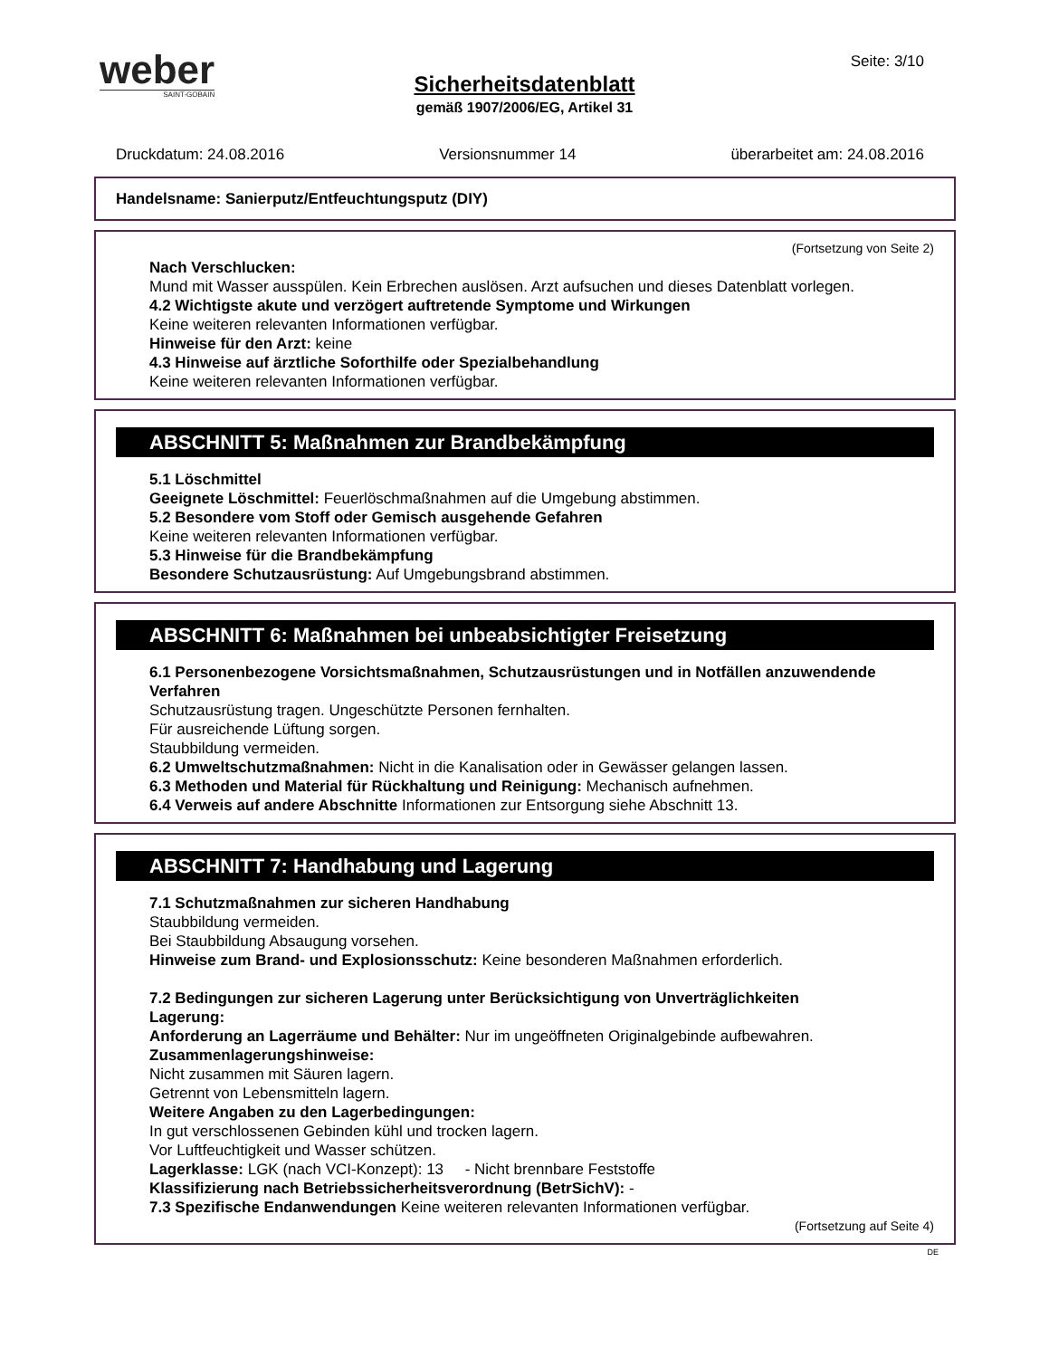weber
SAINT-GOBAIN
Seite: 3/10
Sicherheitsdatenblatt
gemäß 1907/2006/EG, Artikel 31
Druckdatum: 24.08.2016 Versionsnummer 14 überarbeitet am: 24.08.2016
Handelsname: Sanierputz/Entfeuchtungsputz (DIY)
(Fortsetzung von Seite 2)
Nach Verschlucken:
Mund mit Wasser ausspülen. Kein Erbrechen auslösen. Arzt aufsuchen und dieses Datenblatt vorlegen.
4.2 Wichtigste akute und verzögert auftretende Symptome und Wirkungen
Keine weiteren relevanten Informationen verfügbar.
Hinweise für den Arzt: keine
4.3 Hinweise auf ärztliche Soforthilfe oder Spezialbehandlung
Keine weiteren relevanten Informationen verfügbar.
ABSCHNITT 5: Maßnahmen zur Brandbekämpfung
5.1 Löschmittel
Geeignete Löschmittel: Feuerlöschmaßnahmen auf die Umgebung abstimmen.
5.2 Besondere vom Stoff oder Gemisch ausgehende Gefahren
Keine weiteren relevanten Informationen verfügbar.
5.3 Hinweise für die Brandbekämpfung
Besondere Schutzausrüstung: Auf Umgebungsbrand abstimmen.
ABSCHNITT 6: Maßnahmen bei unbeabsichtigter Freisetzung
6.1 Personenbezogene Vorsichtsmaßnahmen, Schutzausrüstungen und in Notfällen anzuwendende Verfahren
Schutzausrüstung tragen. Ungeschützte Personen fernhalten.
Für ausreichende Lüftung sorgen.
Staubbildung vermeiden.
6.2 Umweltschutzmaßnahmen: Nicht in die Kanalisation oder in Gewässer gelangen lassen.
6.3 Methoden und Material für Rückhaltung und Reinigung: Mechanisch aufnehmen.
6.4 Verweis auf andere Abschnitte Informationen zur Entsorgung siehe Abschnitt 13.
ABSCHNITT 7: Handhabung und Lagerung
7.1 Schutzmaßnahmen zur sicheren Handhabung
Staubbildung vermeiden.
Bei Staubbildung Absaugung vorsehen.
Hinweise zum Brand- und Explosionsschutz: Keine besonderen Maßnahmen erforderlich.
7.2 Bedingungen zur sicheren Lagerung unter Berücksichtigung von Unverträglichkeiten
Lagerung:
Anforderung an Lagerräume und Behälter: Nur im ungeöffneten Originalgebinde aufbewahren.
Zusammenlagerungshinweise:
Nicht zusammen mit Säuren lagern.
Getrennt von Lebensmitteln lagern.
Weitere Angaben zu den Lagerbedingungen:
In gut verschlossenen Gebinden kühl und trocken lagern.
Vor Luftfeuchtigkeit und Wasser schützen.
Lagerklasse: LGK (nach VCI-Konzept): 13 - Nicht brennbare Feststoffe
Klassifizierung nach Betriebssicherheitsverordnung (BetrSichV): -
7.3 Spezifische Endanwendungen Keine weiteren relevanten Informationen verfügbar.
(Fortsetzung auf Seite 4)
DE